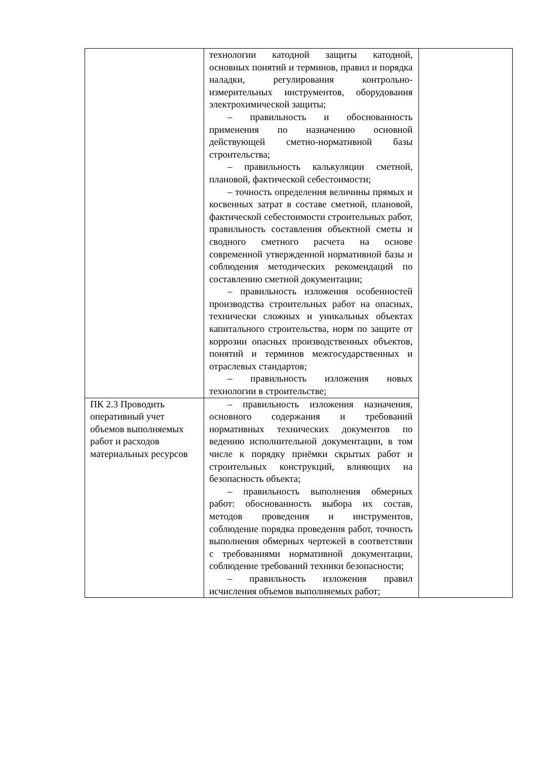| | технологии катодной защиты катодной, основных понятий и терминов, правил и порядка наладки, регулирования контрольно-измерительных инструментов, оборудования электрохимической защиты; – правильность и обоснованность применения по назначению основной действующей сметно-нормативной базы строительства; – правильность калькуляции сметной, плановой, фактической себестоимости; – точность определения величины прямых и косвенных затрат в составе сметной, плановой, фактической себестоимости строительных работ, правильность составления объектной сметы и сводного сметного расчета на основе современной утвержденной нормативной базы и соблюдения методических рекомендаций по составлению сметной документации; – правильность изложения особенностей производства строительных работ на опасных, технически сложных и уникальных объектах капитального строительства, норм по защите от коррозии опасных производственных объектов, понятий и терминов межгосударственных и отраслевых стандартов; – правильность изложения новых технологии в строительстве; | |
| ПК 2.3 Проводить оперативный учет объемов выполняемых работ и расходов материальных ресурсов | – правильность изложения назначения, основного содержания и требований нормативных технических документов по ведению исполнительной документации, в том числе к порядку приёмки скрытых работ и строительных конструкций, влияющих на безопасность объекта; – правильность выполнения обмерных работ: обоснованность выбора их состав, методов проведения и инструментов, соблюдение порядка проведения работ, точность выполнения обмерных чертежей в соответствии с требованиями нормативной документации, соблюдение требований техники безопасности; – правильность изложения правил исчисления объемов выполняемых работ; | |